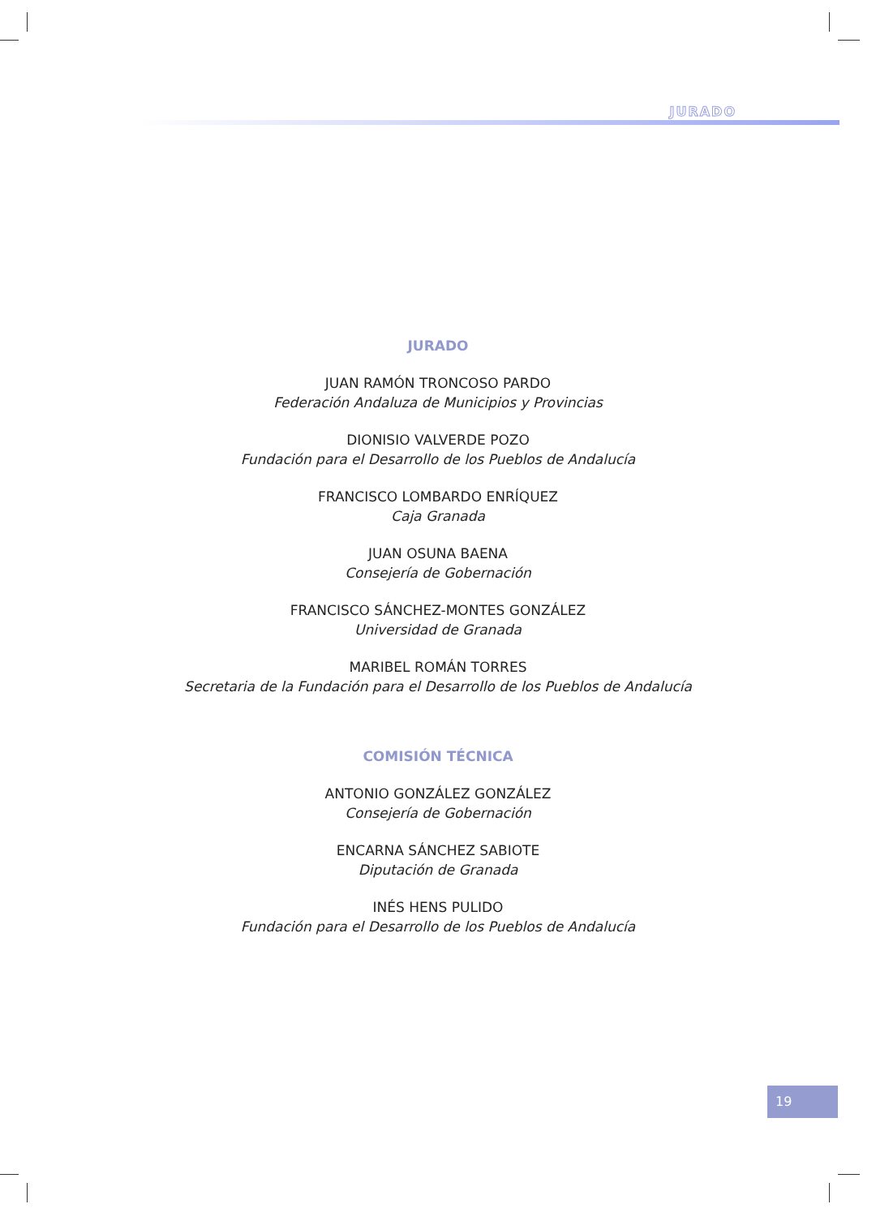JURADO
JURADO
JUAN RAMÓN TRONCOSO PARDO
Federación Andaluza de Municipios y Provincias
DIONISIO VALVERDE POZO
Fundación para el Desarrollo de los Pueblos de Andalucía
FRANCISCO LOMBARDO ENRÍQUEZ
Caja Granada
JUAN OSUNA BAENA
Consejería de Gobernación
FRANCISCO SÁNCHEZ-MONTES GONZÁLEZ
Universidad de Granada
MARIBEL ROMÁN TORRES
Secretaria de la Fundación para el Desarrollo de los Pueblos de Andalucía
COMISIÓN TÉCNICA
ANTONIO GONZÁLEZ GONZÁLEZ
Consejería de Gobernación
ENCARNA SÁNCHEZ SABIOTE
Diputación de Granada
INÉS HENS PULIDO
Fundación para el Desarrollo de los Pueblos de Andalucía
19